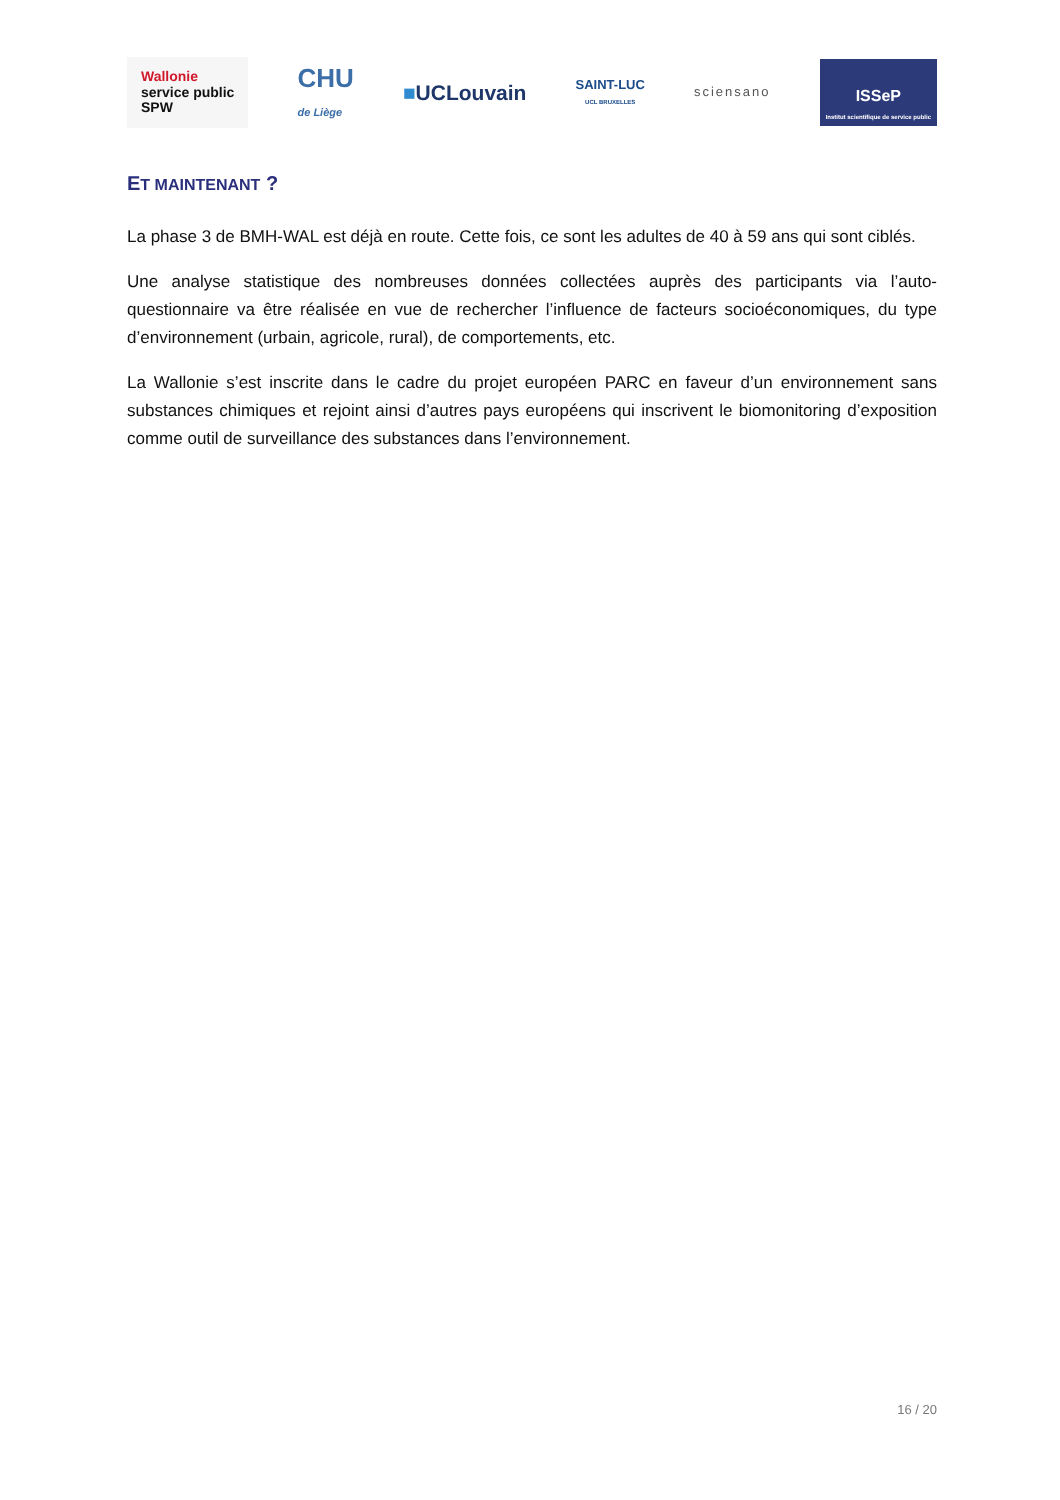Wallonie
service public
SPW
CHU
de Liège
■UCLouvain
SAINT-LUC
UCL BRUXELLES
sciensano
ISSeP
Institut scientifique de service public
ET MAINTENANT ?
La phase 3 de BMH-WAL est déjà en route. Cette fois, ce sont les adultes de 40 à 59 ans qui sont ciblés.
Une analyse statistique des nombreuses données collectées auprès des participants via l’auto-questionnaire va être réalisée en vue de rechercher l’influence de facteurs socioéconomiques, du type d’environnement (urbain, agricole, rural), de comportements, etc.
La Wallonie s’est inscrite dans le cadre du projet européen PARC en faveur d’un environnement sans substances chimiques et rejoint ainsi d’autres pays européens qui inscrivent le biomonitoring d’exposition comme outil de surveillance des substances dans l’environnement.
16 / 20